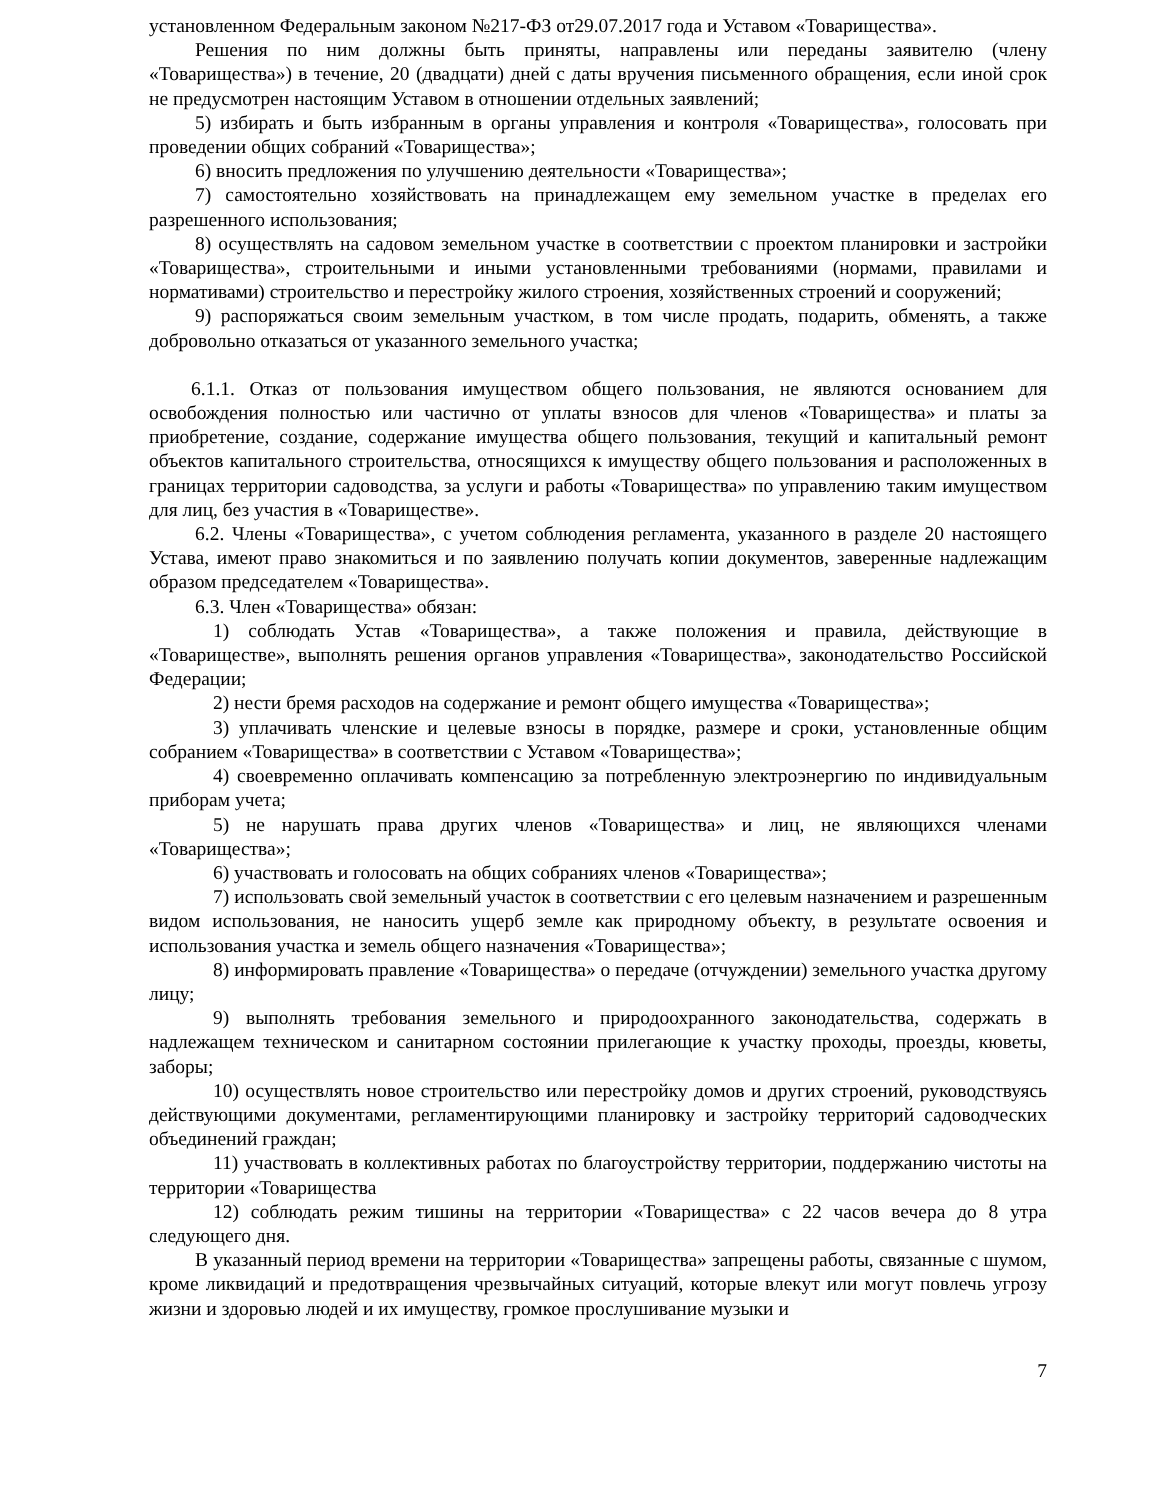установленном Федеральным законом №217-ФЗ от29.07.2017 года и Уставом «Товарищества».
Решения по ним должны быть приняты, направлены или переданы заявителю (члену «Товарищества») в течение, 20 (двадцати) дней с даты вручения письменного обращения, если иной срок не предусмотрен настоящим Уставом в отношении отдельных заявлений;
5) избирать и быть избранным в органы управления и контроля «Товарищества», голосовать при проведении общих собраний «Товарищества»;
6) вносить предложения по улучшению деятельности «Товарищества»;
7) самостоятельно хозяйствовать на принадлежащем ему земельном участке в пределах его разрешенного использования;
8) осуществлять на садовом земельном участке в соответствии с проектом планировки и застройки «Товарищества», строительными и иными установленными требованиями (нормами, правилами и нормативами) строительство и перестройку жилого строения, хозяйственных строений и сооружений;
9) распоряжаться своим земельным участком, в том числе продать, подарить, обменять, а также добровольно отказаться от указанного земельного участка;
6.1.1. Отказ от пользования имуществом общего пользования, не являются основанием для освобождения полностью или частично от уплаты взносов для членов «Товарищества» и платы за приобретение, создание, содержание имущества общего пользования, текущий и капитальный ремонт объектов капитального строительства, относящихся к имуществу общего пользования и расположенных в границах территории садоводства, за услуги и работы «Товарищества» по управлению таким имуществом для лиц, без участия в «Товариществе».
6.2. Члены «Товарищества», с учетом соблюдения регламента, указанного в разделе 20 настоящего Устава, имеют право знакомиться и по заявлению получать копии документов, заверенные надлежащим образом председателем «Товарищества».
6.3. Член «Товарищества» обязан:
1) соблюдать Устав «Товарищества», а также положения и правила, действующие в «Товариществе», выполнять решения органов управления «Товарищества», законодательство Российской Федерации;
2) нести бремя расходов на содержание и ремонт общего имущества «Товарищества»;
3) уплачивать членские и целевые взносы в порядке, размере и сроки, установленные общим собранием «Товарищества» в соответствии с Уставом «Товарищества»;
4) своевременно оплачивать компенсацию за потребленную электроэнергию по индивидуальным приборам учета;
5) не нарушать права других членов «Товарищества» и лиц, не являющихся членами «Товарищества»;
6) участвовать и голосовать на общих собраниях членов «Товарищества»;
7) использовать свой земельный участок в соответствии с его целевым назначением и разрешенным видом использования, не наносить ущерб земле как природному объекту, в результате освоения и использования участка и земель общего назначения «Товарищества»;
8) информировать правление «Товарищества» о передаче (отчуждении) земельного участка другому лицу;
9) выполнять требования земельного и природоохранного законодательства, содержать в надлежащем техническом и санитарном состоянии прилегающие к участку проходы, проезды, кюветы, заборы;
10) осуществлять новое строительство или перестройку домов и других строений, руководствуясь действующими документами, регламентирующими планировку и застройку территорий садоводческих объединений граждан;
11) участвовать в коллективных работах по благоустройству территории, поддержанию чистоты на территории «Товарищества
12) соблюдать режим тишины на территории «Товарищества» с 22 часов вечера до 8 утра следующего дня.
В указанный период времени на территории «Товарищества» запрещены работы, связанные с шумом, кроме ликвидаций и предотвращения чрезвычайных ситуаций, которые влекут или могут повлечь угрозу жизни и здоровью людей и их имуществу, громкое прослушивание музыки и
7